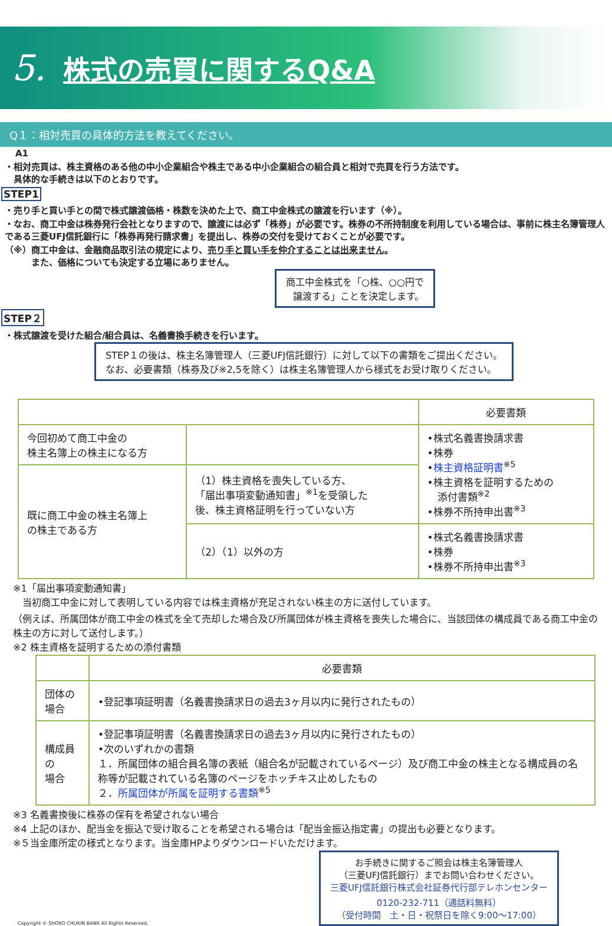5.
株式の売買に関するQ&A
Q１：相対売買の具体的方法を教えてください。
A1
・相対売買は、株主資格のある他の中小企業組合や株主である中小企業組合の組合員と相対で売買を行う方法です。
　具体的な手続きは以下のとおりです。
STEP1
・売り手と買い手との間で株式譲渡価格・株数を決めた上で、商工中金株式の譲渡を行います（※）。
・なお、商工中金は株券発行会社となりますので、譲渡には必ず「株券」が必要です。株券の不所持制度を利用している場合は、事前に株主名簿管理人である三菱UFJ信託銀行に「株券再発行請求書」を提出し、株券の交付を受けておくことが必要です。
（※）商工中金は、金融商品取引法の規定により、売り手と買い手を仲介することは出来ません。
　　　また、価格についても決定する立場にありません。
商工中金株式を「○株、○○円で
譲渡する」ことを決定します。
STEP２
・株式譲渡を受けた組合/組合員は、名義書換手続きを行います。
STEP１の後は、株主名簿管理人（三菱UFJ信託銀行）に対して以下の書類をご提出ください。
なお、必要書類（株券及び※2,5を除く）は株主名簿管理人から様式をお受け取りください。
| | | 必要書類 |
| --- | --- | --- |
| 今回初めて商工中金の 株主名簿上の株主になる方 | | •株式名義書換請求書 •株券 • 株主資格証明書<sup>※5</sup> •株主資格を証明するための 添付書類<sup>※2</sup> •株券不所持申出書<sup>※3</sup> |
| 既に商工中金の株主名簿上 の株主である方 | （1）株主資格を喪失している方、 「届出事項変動通知書」<sup>※1</sup>を受領した 後、株主資格証明を行っていない方 | |
| | （2）（1）以外の方 | •株式名義書換請求書 •株券 •株券不所持申出書<sup>※3</sup> |
※1「届出事項変動通知書」
　当初商工中金に対して表明している内容では株主資格が充足されない株主の方に送付しています。
（例えば、所属団体が商工中金の株式を全て売却した場合及び所属団体が株主資格を喪失した場合に、当該団体の構成員である商工中金の株主の方に対して送付します。）
※2 株主資格を証明するための添付書類
| | 必要書類 |
| --- | --- |
| 団体の場合 | •登記事項証明書（名義書換請求日の過去3ヶ月以内に発行されたもの） |
| 構成員の 場合 | •登記事項証明書（名義書換請求日の過去3ヶ月以内に発行されたもの） •次のいずれかの書類 １．所属団体の組合員名簿の表紙（組合名が記載されているページ）及び商工中金の株主となる構成員の名称等が記載されている名簿のページをホッチキス止めしたもの ２． 所属団体が所属を証明する書類<sup>※5</sup> |
※3 名義書換後に株券の保有を希望されない場合
※4 上記のほか、配当金を振込で受け取ることを希望される場合は「配当金振込指定書」の提出も必要となります。
※５当金庫所定の様式となります。当金庫HPよりダウンロードいただけます。
Copyright © SHOKO CHUKIN BANK All Rights Reserved.
お手続きに関するご照会は株主名簿管理人
（三菱UFJ信託銀行）までお問い合わせください。
三菱UFJ信託銀行株式会社証券代行部テレホンセンター
0120-232-711（通話料無料）
（受付時間　土・日・祝祭日を除く9:00～17:00）